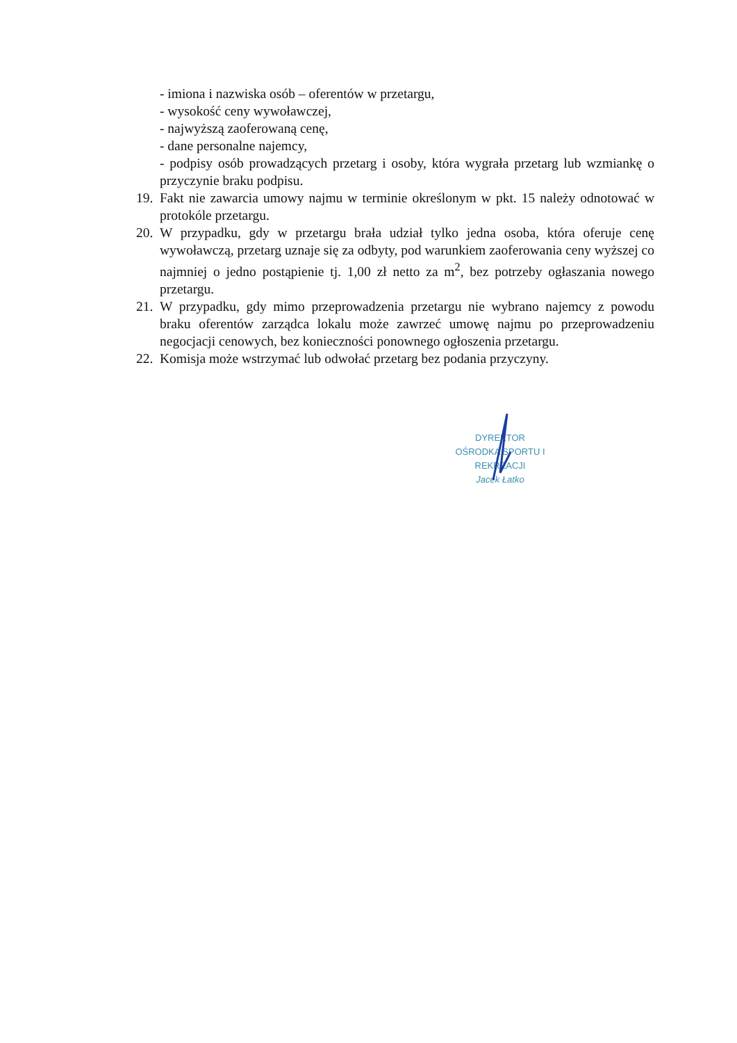- imiona i nazwiska osób – oferentów w przetargu,
- wysokość ceny wywoławczej,
- najwyższą zaoferowaną cenę,
- dane personalne najemcy,
- podpisy osób prowadzących przetarg i osoby, która wygrała przetarg lub wzmiankę o przyczynie braku podpisu.
19. Fakt nie zawarcia umowy najmu w terminie określonym w pkt. 15 należy odnotować w protokóle przetargu.
20. W przypadku, gdy w przetargu brała udział tylko jedna osoba, która oferuje cenę wywoławczą, przetarg uznaje się za odbyty, pod warunkiem zaoferowania ceny wyższej co najmniej o jedno postąpienie tj. 1,00 zł netto za m<sup>2</sup>, bez potrzeby ogłaszania nowego przetargu.
21. W przypadku, gdy mimo przeprowadzenia przetargu nie wybrano najemcy z powodu braku oferentów zarządca lokalu może zawrzeć umowę najmu po przeprowadzeniu negocjacji cenowych, bez konieczności ponownego ogłoszenia przetargu.
22. Komisja może wstrzymać lub odwołać przetarg bez podania przyczyny.
DYREKTOR
OŚRODKA SPORTU I REKREACJI
Jacek Łatko